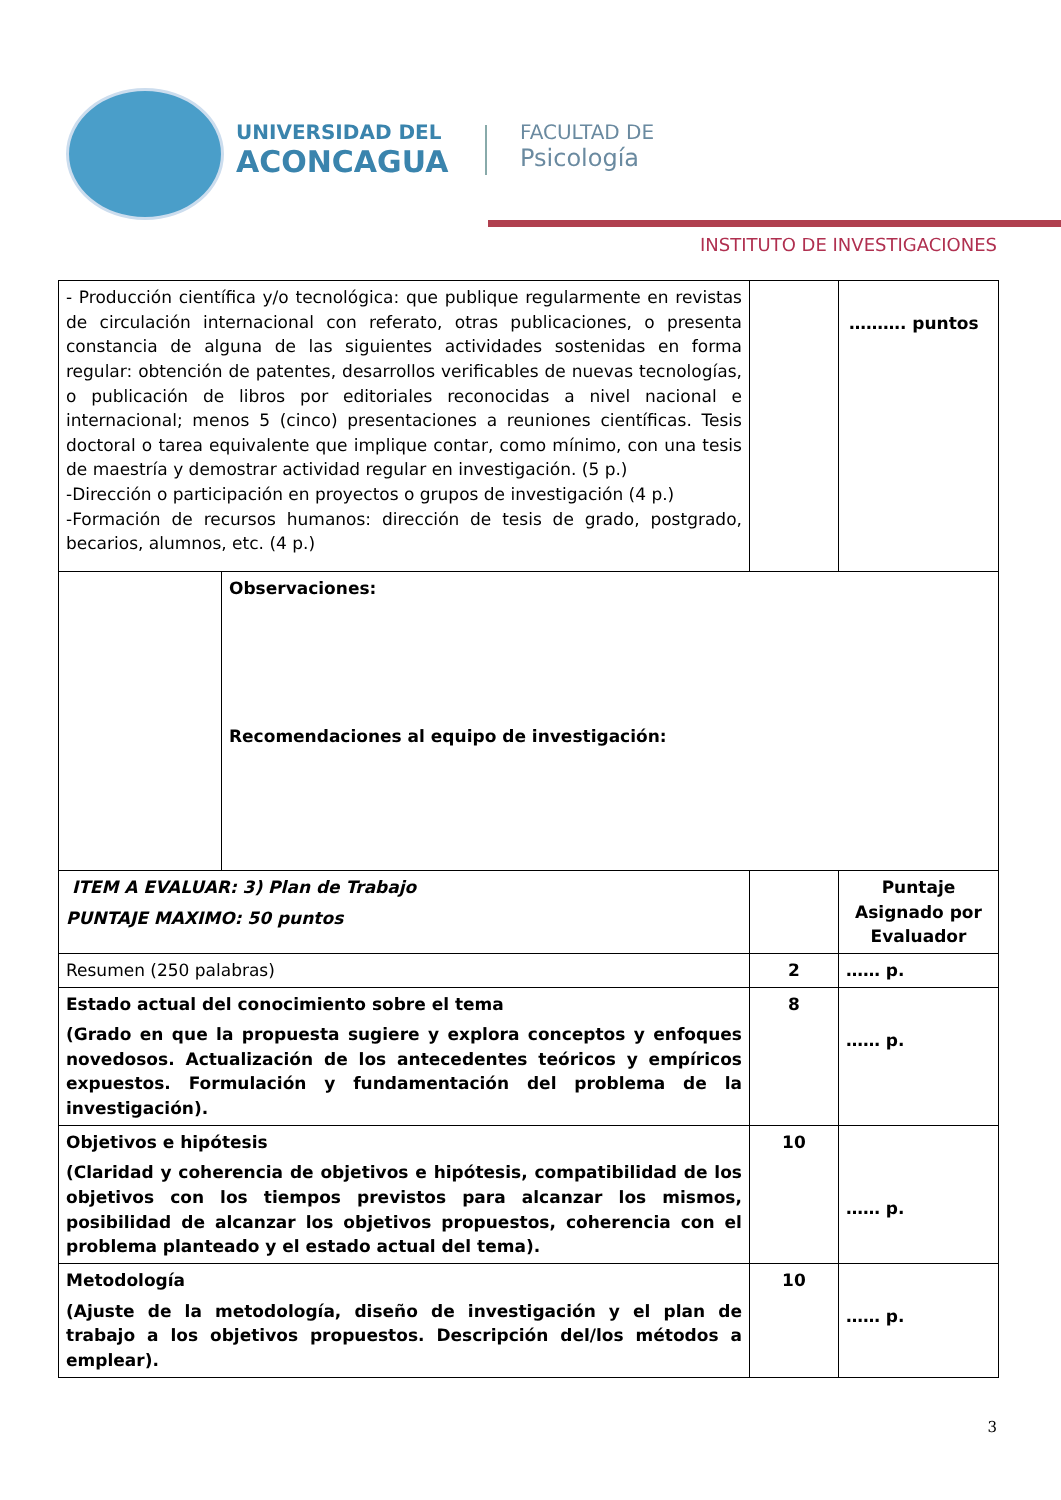UNIVERSIDAD DEL
ACONCAGUA
FACULTAD DE
Psicología
INSTITUTO DE INVESTIGACIONES
| - Producción científica y/o tecnológica: que publique regularmente en revistas de circulación internacional con referato, otras publicaciones, o presenta constancia de alguna de las siguientes actividades sostenidas en forma regular: obtención de patentes, desarrollos verificables de nuevas tecnologías, o publicación de libros por editoriales reconocidas a nivel nacional e internacional; menos 5 (cinco) presentaciones a reuniones científicas. Tesis doctoral o tarea equivalente que implique contar, como mínimo, con una tesis de maestría y demostrar actividad regular en investigación. (5 p.) -Dirección o participación en proyectos o grupos de investigación (4 p.) -Formación de recursos humanos: dirección de tesis de grado, postgrado, becarios, alumnos, etc. (4 p.) | | | ………. puntos |
| | Observaciones: Recomendaciones al equipo de investigación: | | |
| ITEM A EVALUAR: 3) Plan de Trabajo PUNTAJE MAXIMO: 50 puntos | | | Puntaje Asignado por Evaluador |
| Resumen (250 palabras) | | 2 | …… p. |
| Estado actual del conocimiento sobre el tema (Grado en que la propuesta sugiere y explora conceptos y enfoques novedosos. Actualización de los antecedentes teóricos y empíricos expuestos. Formulación y fundamentación del problema de la investigación). | | 8 | …… p. |
| Objetivos e hipótesis (Claridad y coherencia de objetivos e hipótesis, compatibilidad de los objetivos con los tiempos previstos para alcanzar los mismos, posibilidad de alcanzar los objetivos propuestos, coherencia con el problema planteado y el estado actual del tema). | | 10 | …… p. |
| Metodología (Ajuste de la metodología, diseño de investigación y el plan de trabajo a los objetivos propuestos. Descripción del/los métodos a emplear). | | 10 | …… p. |
3